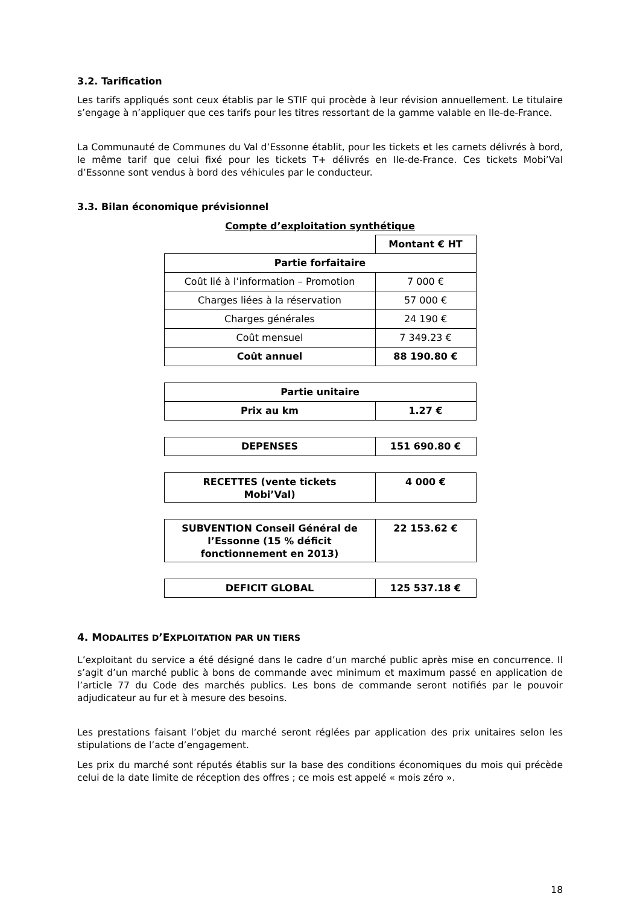3.2. Tarification
Les tarifs appliqués sont ceux établis par le STIF qui procède à leur révision annuellement. Le titulaire s’engage à n’appliquer que ces tarifs pour les titres ressortant de la gamme valable en Ile-de-France.
La Communauté de Communes du Val d’Essonne établit, pour les tickets et les carnets délivrés à bord, le même tarif que celui fixé pour les tickets T+ délivrés en Ile-de-France. Ces tickets Mobi’Val d’Essonne sont vendus à bord des véhicules par le conducteur.
3.3. Bilan économique prévisionnel
Compte d’exploitation synthétique
| | Montant € HT |
| Partie forfaitaire | |
| Coût lié à l’information – Promotion | 7 000 € |
| Charges liées à la réservation | 57 000 € |
| Charges générales | 24 190 € |
| Coût mensuel | 7 349.23 € |
| Coût annuel | 88 190.80 € |
| Partie unitaire | |
| Prix au km | 1.27 € |
| DEPENSES | 151 690.80 € |
| RECETTES (vente tickets Mobi’Val) | 4 000 € |
| SUBVENTION Conseil Général de l’Essonne (15 % déficit fonctionnement en 2013) | 22 153.62 € |
| DEFICIT GLOBAL | 125 537.18 € |
4. MODALITES D’EXPLOITATION PAR UN TIERS
L’exploitant du service a été désigné dans le cadre d’un marché public après mise en concurrence. Il s’agit d’un marché public à bons de commande avec minimum et maximum passé en application de l’article 77 du Code des marchés publics. Les bons de commande seront notifiés par le pouvoir adjudicateur au fur et à mesure des besoins.
Les prestations faisant l’objet du marché seront réglées par application des prix unitaires selon les stipulations de l’acte d’engagement.
Les prix du marché sont réputés établis sur la base des conditions économiques du mois qui précède celui de la date limite de réception des offres ; ce mois est appelé « mois zéro ».
18